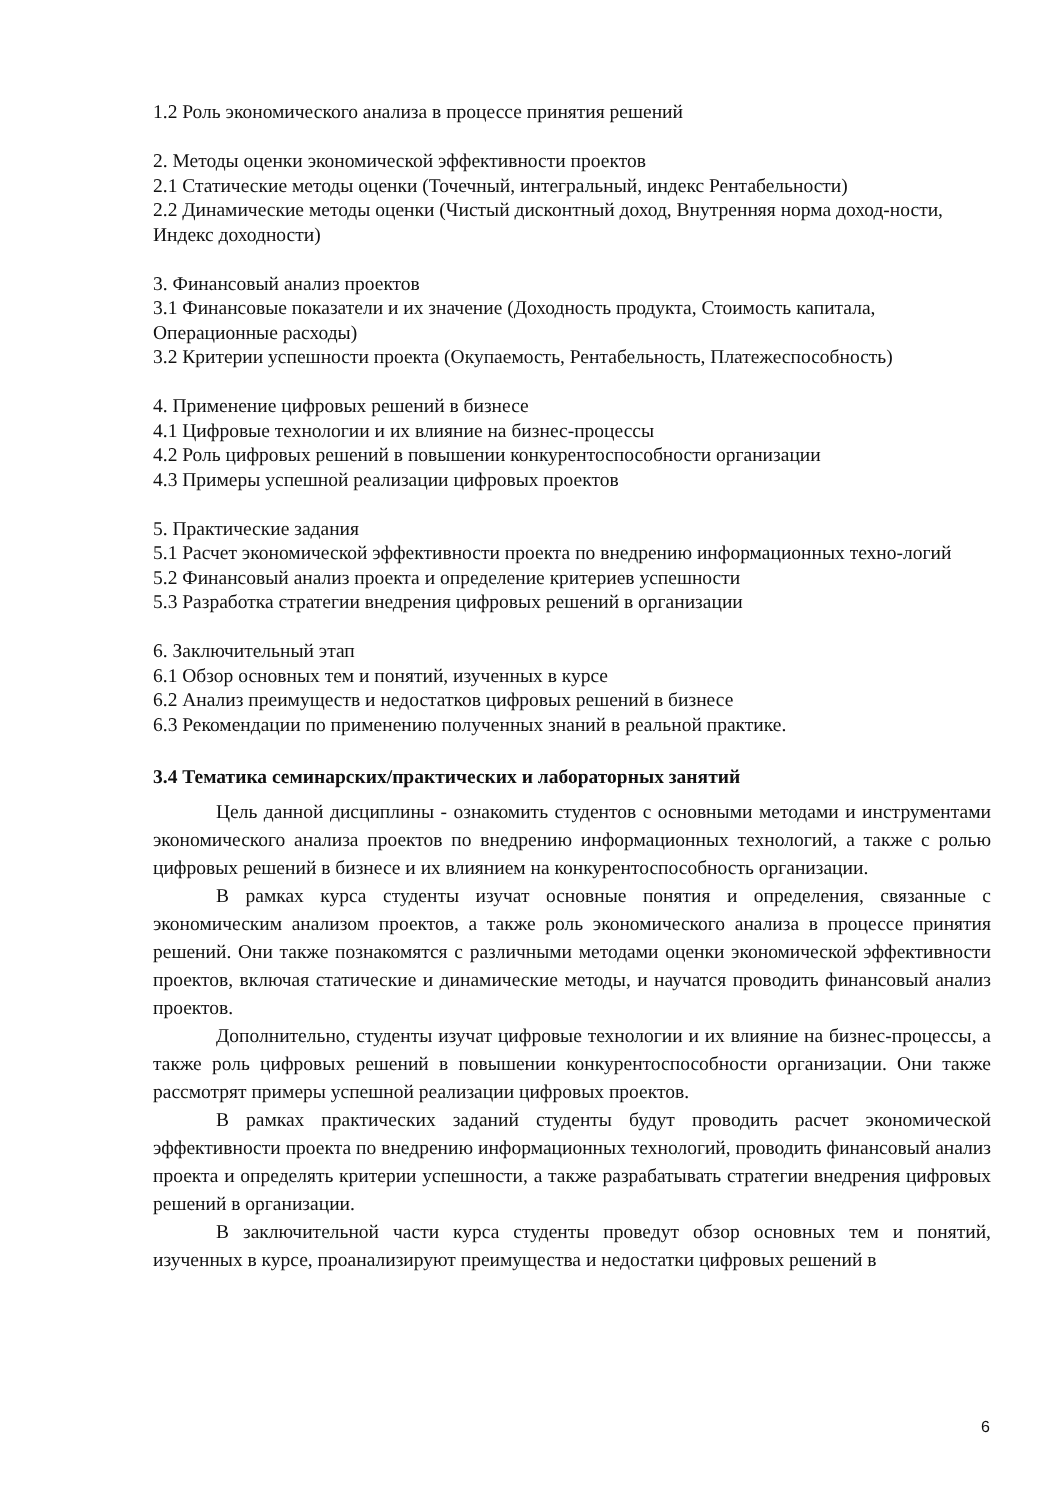1.2 Роль экономического анализа в процессе принятия решений
2. Методы оценки экономической эффективности проектов
2.1 Статические методы оценки (Точечный, интегральный, индекс Рентабельности)
2.2 Динамические методы оценки (Чистый дисконтный доход, Внутренняя норма доход-ности, Индекс доходности)
3. Финансовый анализ проектов
3.1 Финансовые показатели и их значение (Доходность продукта, Стоимость капитала, Операционные расходы)
3.2 Критерии успешности проекта (Окупаемость, Рентабельность, Платежеспособность)
4. Применение цифровых решений в бизнесе
4.1 Цифровые технологии и их влияние на бизнес-процессы
4.2 Роль цифровых решений в повышении конкурентоспособности организации
4.3 Примеры успешной реализации цифровых проектов
5. Практические задания
5.1 Расчет экономической эффективности проекта по внедрению информационных техно-логий
5.2 Финансовый анализ проекта и определение критериев успешности
5.3 Разработка стратегии внедрения цифровых решений в организации
6. Заключительный этап
6.1 Обзор основных тем и понятий, изученных в курсе
6.2 Анализ преимуществ и недостатков цифровых решений в бизнесе
6.3 Рекомендации по применению полученных знаний в реальной практике.
3.4 Тематика семинарских/практических и лабораторных занятий
Цель данной дисциплины - ознакомить студентов с основными методами и инструментами экономического анализа проектов по внедрению информационных технологий, а также с ролью цифровых решений в бизнесе и их влиянием на конкурентоспособность организации.
В рамках курса студенты изучат основные понятия и определения, связанные с экономическим анализом проектов, а также роль экономического анализа в процессе принятия решений. Они также познакомятся с различными методами оценки экономической эффективности проектов, включая статические и динамические методы, и научатся проводить финансовый анализ проектов.
Дополнительно, студенты изучат цифровые технологии и их влияние на бизнес-процессы, а также роль цифровых решений в повышении конкурентоспособности организации. Они также рассмотрят примеры успешной реализации цифровых проектов.
В рамках практических заданий студенты будут проводить расчет экономической эффективности проекта по внедрению информационных технологий, проводить финансовый анализ проекта и определять критерии успешности, а также разрабатывать стратегии внедрения цифровых решений в организации.
В заключительной части курса студенты проведут обзор основных тем и понятий, изученных в курсе, проанализируют преимущества и недостатки цифровых решений в
6